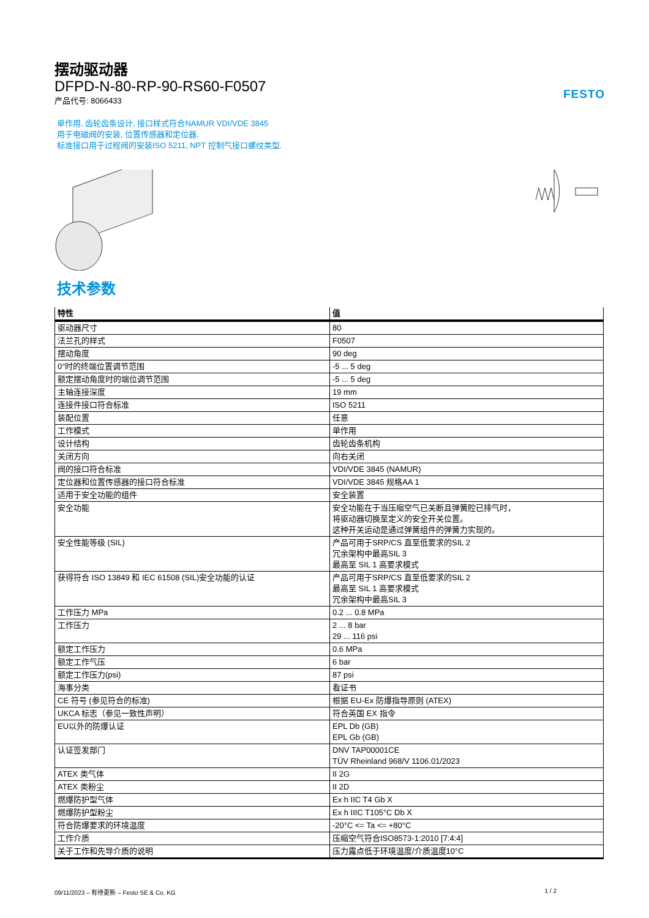FESTO
摆动驱动器
DFPD-N-80-RP-90-RS60-F0507
产品代号: 8066433
单作用, 齿轮齿条设计, 接口样式符合NAMUR VDI/VDE 3845
用于电磁阀的安装, 位置传感器和定位器,
标准接口用于过程阀的安装ISO 5211, NPT 控制气接口螺纹类型.
技术参数
| 特性 | 值 |
| --- | --- |
| 驱动器尺寸 | 80 |
| 法兰孔的样式 | F0507 |
| 摆动角度 | 90 deg |
| 0°时的终端位置调节范围 | -5 ... 5 deg |
| 额定摆动角度时的端位调节范围 | -5 ... 5 deg |
| 主轴连接深度 | 19 mm |
| 连接件接口符合标准 | ISO 5211 |
| 装配位置 | 任意 |
| 工作模式 | 单作用 |
| 设计结构 | 齿轮齿条机构 |
| 关闭方向 | 向右关闭 |
| 阀的接口符合标准 | VDI/VDE 3845 (NAMUR) |
| 定位器和位置传感器的接口符合标准 | VDI/VDE 3845 规格AA 1 |
| 适用于安全功能的组件 | 安全装置 |
| 安全功能 | 安全功能在于当压缩空气已关断且弹簧腔已排气时， 将驱动器切换至定义的安全开关位置。 这种开关运动是通过弹簧组件的弹簧力实现的。 |
| 安全性能等级 (SIL) | 产品可用于SRP/CS 直至低要求的SIL 2 冗余架构中最高SIL 3 最高至 SIL 1 高要求模式 |
| 获得符合 ISO 13849 和 IEC 61508 (SIL)安全功能的认证 | 产品可用于SRP/CS 直至低要求的SIL 2 最高至 SIL 1 高要求模式 冗余架构中最高SIL 3 |
| 工作压力 MPa | 0.2 ... 0.8 MPa |
| 工作压力 | 2 ... 8 bar 29 ... 116 psi |
| 额定工作压力 | 0.6 MPa |
| 额定工作气压 | 6 bar |
| 额定工作压力(psi) | 87 psi |
| 海事分类 | 看证书 |
| CE 符号 (参见符合的标准) | 根据 EU-Ex 防爆指导原则 (ATEX) |
| UKCA 标志（参见一致性声明） | 符合英国 EX 指令 |
| EU以外的防爆认证 | EPL Db (GB) EPL Gb (GB) |
| 认证签发部门 | DNV TAP00001CE TÜV Rheinland 968/V 1106.01/2023 |
| ATEX 类气体 | II 2G |
| ATEX 类粉尘 | II 2D |
| 燃爆防护型气体 | Ex h IIC T4 Gb X |
| 燃爆防护型粉尘 | Ex h IIIC T105°C Db X |
| 符合防爆要求的环境温度 | -20°C <= Ta <= +80°C |
| 工作介质 | 压缩空气符合ISO8573-1:2010 [7:4:4] |
| 关于工作和先导介质的说明 | 压力露点低于环境温度/介质温度10°C |
09/11/2023 – 有待更新 – Festo SE & Co. KG 1 / 2